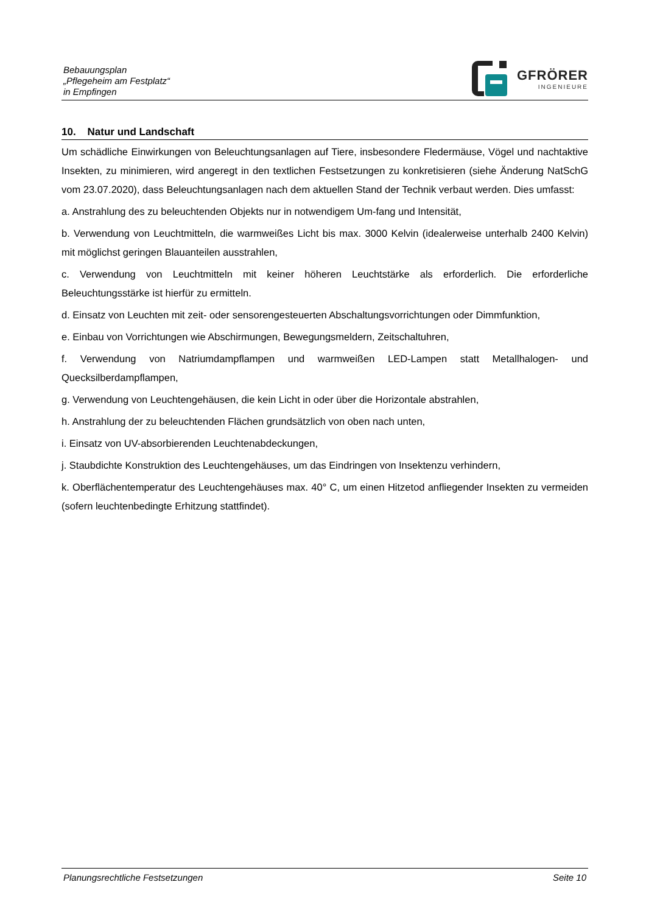Bebauungsplan
„Pflegeheim am Festplatz“
in Empfingen
GFRÖRER
INGENIEURE
10. Natur und Landschaft
Um schädliche Einwirkungen von Beleuchtungsanlagen auf Tiere, insbesondere Fledermäuse, Vögel und nachtaktive Insekten, zu minimieren, wird angeregt in den textlichen Festsetzungen zu konkretisieren (siehe Änderung NatSchG vom 23.07.2020), dass Beleuchtungsanlagen nach dem aktuellen Stand der Technik verbaut werden. Dies umfasst:
a. Anstrahlung des zu beleuchtenden Objekts nur in notwendigem Um-fang und Intensität,
b. Verwendung von Leuchtmitteln, die warmweißes Licht bis max. 3000 Kelvin (idealerweise unterhalb 2400 Kelvin) mit möglichst geringen Blauanteilen ausstrahlen,
c. Verwendung von Leuchtmitteln mit keiner höheren Leuchtstärke als erforderlich. Die erforderliche Beleuchtungsstärke ist hierfür zu ermitteln.
d. Einsatz von Leuchten mit zeit- oder sensorengesteuerten Abschaltungsvorrichtungen oder Dimmfunktion,
e. Einbau von Vorrichtungen wie Abschirmungen, Bewegungsmeldern, Zeitschaltuhren,
f. Verwendung von Natriumdampflampen und warmweißen LED-Lampen statt Metallhalogen- und Quecksilberdampflampen,
g. Verwendung von Leuchtengehäusen, die kein Licht in oder über die Horizontale abstrahlen,
h. Anstrahlung der zu beleuchtenden Flächen grundsätzlich von oben nach unten,
i. Einsatz von UV-absorbierenden Leuchtenabdeckungen,
j. Staubdichte Konstruktion des Leuchtengehäuses, um das Eindringen von Insektenzu verhindern,
k. Oberflächentemperatur des Leuchtengehäuses max. 40° C, um einen Hitzetod anfliegender Insekten zu vermeiden (sofern leuchtenbedingte Erhitzung stattfindet).
Planungsrechtliche Festsetzungen Seite 10